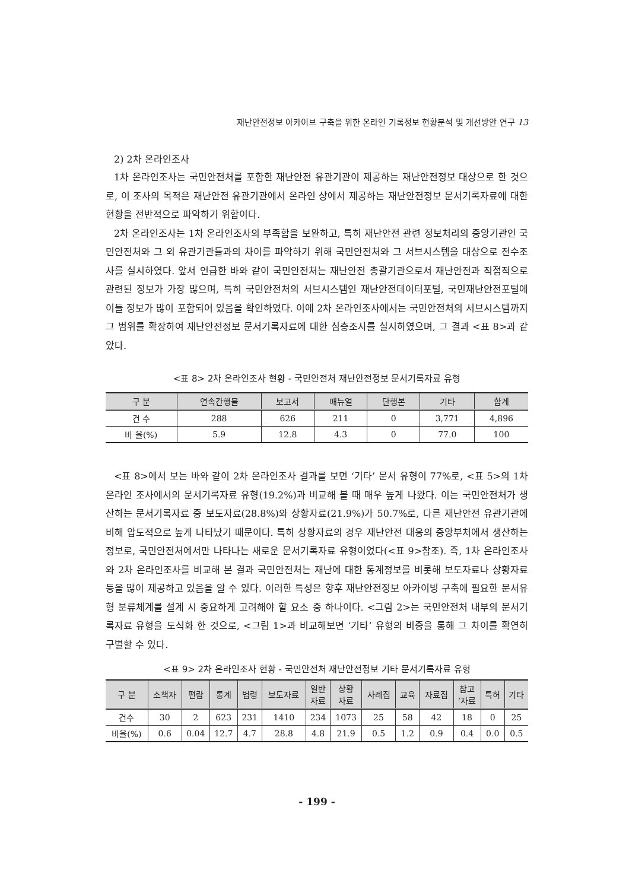재난안전정보 아카이브 구축을 위한 온라인 기록정보 현황분석 및 개선방안 연구 13
2) 2차 온라인조사
1차 온라인조사는 국민안전처를 포함한 재난안전 유관기관이 제공하는 재난안전정보 대상으로 한 것으로, 이 조사의 목적은 재난안전 유관기관에서 온라인 상에서 제공하는 재난안전정보 문서기록자료에 대한 현황을 전반적으로 파악하기 위함이다.
2차 온라인조사는 1차 온라인조사의 부족함을 보완하고, 특히 재난안전 관련 정보처리의 중앙기관인 국민안전처와 그 외 유관기관들과의 차이를 파악하기 위해 국민안전처와 그 서브시스템을 대상으로 전수조사를 실시하였다. 앞서 언급한 바와 같이 국민안전처는 재난안전 총괄기관으로서 재난안전과 직접적으로 관련된 정보가 가장 많으며, 특히 국민안전처의 서브시스템인 재난안전데이터포털, 국민재난안전포털에 이들 정보가 많이 포함되어 있음을 확인하였다. 이에 2차 온라인조사에서는 국민안전처의 서브시스템까지 그 범위를 확장하여 재난안전정보 문서기록자료에 대한 심층조사를 실시하였으며, 그 결과 <표 8>과 같았다.
<표 8> 2차 온라인조사 현황 - 국민안전처 재난안전정보 문서기록자료 유형
| 구 분 | 연속간행물 | 보고서 | 매뉴얼 | 단행본 | 기타 | 합계 |
| --- | --- | --- | --- | --- | --- | --- |
| 건 수 | 288 | 626 | 211 | 0 | 3,771 | 4,896 |
| 비 율(%) | 5.9 | 12.8 | 4.3 | 0 | 77.0 | 100 |
<표 8>에서 보는 바와 같이 2차 온라인조사 결과를 보면 ‘기타’ 문서 유형이 77%로, <표 5>의 1차 온라인 조사에서의 문서기록자료 유형(19.2%)과 비교해 볼 때 매우 높게 나왔다. 이는 국민안전처가 생산하는 문서기록자료 중 보도자료(28.8%)와 상황자료(21.9%)가 50.7%로, 다른 재난안전 유관기관에 비해 압도적으로 높게 나타났기 때문이다. 특히 상황자료의 경우 재난안전 대응의 중앙부처에서 생산하는 정보로, 국민안전처에서만 나타나는 새로운 문서기록자료 유형이었다(<표 9>참조). 즉, 1차 온라인조사와 2차 온라인조사를 비교해 본 결과 국민안전처는 재난에 대한 통계정보를 비롯해 보도자료나 상황자료 등을 많이 제공하고 있음을 알 수 있다. 이러한 특성은 향후 재난안전정보 아카이빙 구축에 필요한 문서유형 분류체계를 설계 시 중요하게 고려해야 할 요소 중 하나이다. <그림 2>는 국민안전처 내부의 문서기록자료 유형을 도식화 한 것으로, <그림 1>과 비교해보면 ‘기타’ 유형의 비중을 통해 그 차이를 확연히 구별할 수 있다.
<표 9> 2차 온라인조사 현황 - 국민안전처 재난안전정보 기타 문서기록자료 유형
| 구 분 | 소책자 | 편람 | 통계 | 법령 | 보도자료 | 일반 자료 | 상황 자료 | 사례집 | 교육 | 자료집 | 참고 ‘자료 | 특허 | 기타 |
| --- | --- | --- | --- | --- | --- | --- | --- | --- | --- | --- | --- | --- | --- |
| 건수 | 30 | 2 | 623 | 231 | 1410 | 234 | 1073 | 25 | 58 | 42 | 18 | 0 | 25 |
| 비율(%) | 0.6 | 0.04 | 12.7 | 4.7 | 28.8 | 4.8 | 21.9 | 0.5 | 1.2 | 0.9 | 0.4 | 0.0 | 0.5 |
- 199 -